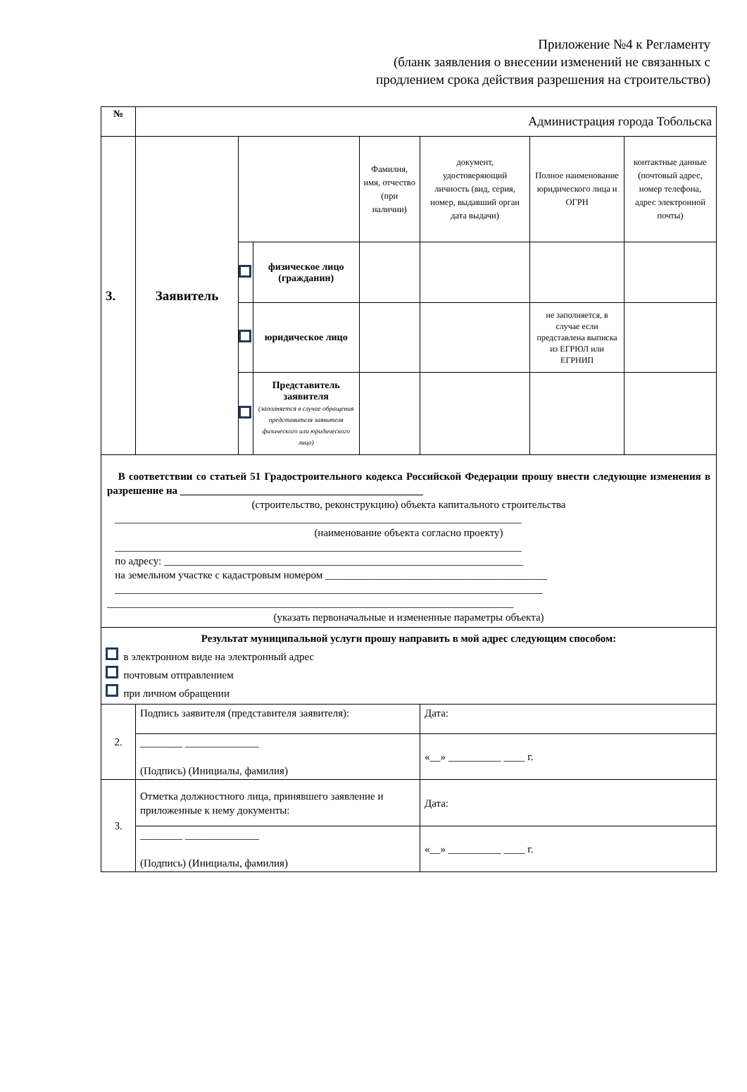Приложение №4 к Регламенту
(бланк заявления о внесении изменений не связанных с
продлением срока действия разрешения на строительство)
| № | Администрация города Тобольска | | | | | | |
| 3. | Заявитель | | | Фамилия, имя, отчество (при наличии) | документ, удостоверяющий личность (вид, серия, номер, выдавший орган дата выдачи) | Полное наименование юридического лица и ОГРН | контактные данные (почтовый адрес, номер телефона, адрес электронной почты) |
| | | | физическое лицо (гражданин) | | | | |
| | | | юридическое лицо | | | не заполняется, в случае если представлена выписка из ЕГРЮЛ или ЕГРНИП | |
| | | | Представитель заявителя (заполняется в случае обращения представителя заявителя физического или юридического лица) | | | | |
| В соответствии со статьей 51 Градостроительного кодекса Российской Федерации прошу внести следующие изменения в разрешение на ______________________________________________ (строительство, реконструкцию) объекта капитального строительства _____________________________________________________________________________ (наименование объекта согласно проекту) _____________________________________________________________________________ по адресу: ____________________________________________________________________ на земельном участке с кадастровым номером __________________________________________ _________________________________________________________________________________ _____________________________________________________________________________ (указать первоначальные и измененные параметры объекта) | | | | | | | |
| Результат муниципальной услуги прошу направить в мой адрес следующим способом: в электронном виде на электронный адрес почтовым отправлением при личном обращении | | | | | | | |
| 2. | Подпись заявителя (представителя заявителя): | | | | Дата: | | |
| | ________ ______________ (Подпись) (Инициалы, фамилия) | | | | «__» __________ ____ г. | | |
| 3. | Отметка должностного лица, принявшего заявление и приложенные к нему документы: | | | | Дата: | | |
| | ________ ______________ (Подпись) (Инициалы, фамилия) | | | | «__» __________ ____ г. | | |